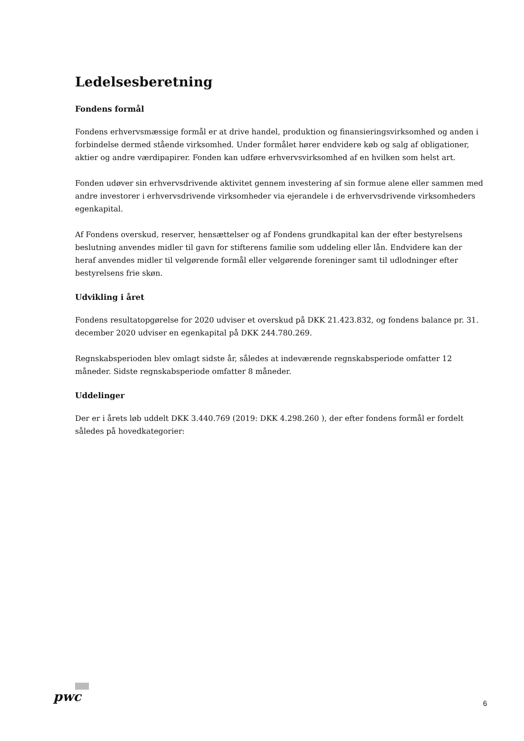Ledelsesberetning
Fondens formål
Fondens erhvervsmæssige formål er at drive handel, produktion og finansieringsvirksomhed og anden i forbindelse dermed stående virksomhed. Under formålet hører endvidere køb og salg af obligationer, aktier og andre værdipapirer. Fonden kan udføre erhvervsvirksomhed af en hvilken som helst art.
Fonden udøver sin erhvervsdrivende aktivitet gennem investering af sin formue alene eller sammen med andre investorer i erhvervsdrivende virksomheder via ejerandele i de erhvervsdrivende virksomheders egenkapital.
Af Fondens overskud, reserver, hensættelser og af Fondens grundkapital kan der efter bestyrelsens beslutning anvendes midler til gavn for stifterens familie som uddeling eller lån. Endvidere kan der heraf anvendes midler til velgørende formål eller velgørende foreninger samt til udlodninger efter bestyrelsens frie skøn.
Udvikling i året
Fondens resultatopgørelse for 2020 udviser et overskud på DKK 21.423.832, og fondens balance pr. 31. december 2020 udviser en egenkapital på DKK 244.780.269.
Regnskabsperioden blev omlagt sidste år, således at indeværende regnskabsperiode omfatter 12 måneder. Sidste regnskabsperiode omfatter 8 måneder.
Uddelinger
Der er i årets løb uddelt DKK 3.440.769 (2019: DKK 4.298.260 ), der efter fondens formål er fordelt således på hovedkategorier:
pwc 6